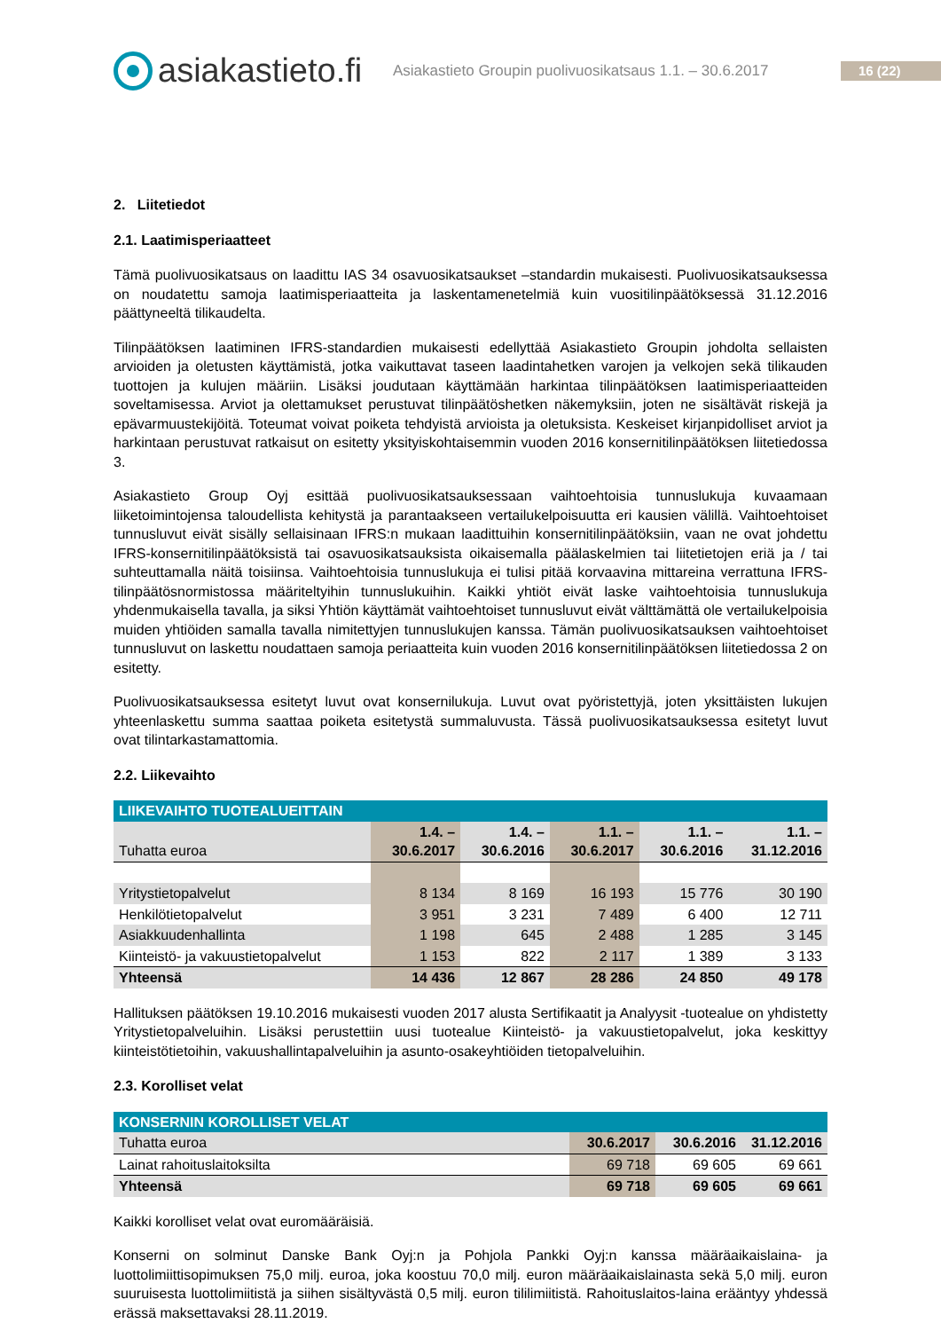asiakastieto.fi
Asiakastieto Groupin puolivuosikatsaus 1.1. – 30.6.2017
16 (22)
2. Liitetiedot
2.1. Laatimisperiaatteet
Tämä puolivuosikatsaus on laadittu IAS 34 osavuosikatsaukset –standardin mukaisesti. Puolivuosikatsauksessa on noudatettu samoja laatimisperiaatteita ja laskentamenetelmiä kuin vuositilinpäätöksessä 31.12.2016 päättyneeltä tilikaudelta.
Tilinpäätöksen laatiminen IFRS-standardien mukaisesti edellyttää Asiakastieto Groupin johdolta sellaisten arvioiden ja oletusten käyttämistä, jotka vaikuttavat taseen laadintahetken varojen ja velkojen sekä tilikauden tuottojen ja kulujen määriin. Lisäksi joudutaan käyttämään harkintaa tilinpäätöksen laatimisperiaatteiden soveltamisessa. Arviot ja olettamukset perustuvat tilinpäätöshetken näkemyksiin, joten ne sisältävät riskejä ja epävarmuustekijöitä. Toteumat voivat poiketa tehdyistä arvioista ja oletuksista. Keskeiset kirjanpidolliset arviot ja harkintaan perustuvat ratkaisut on esitetty yksityiskohtaisemmin vuoden 2016 konsernitilinpäätöksen liitetiedossa 3.
Asiakastieto Group Oyj esittää puolivuosikatsauksessaan vaihtoehtoisia tunnuslukuja kuvaamaan liiketoimintojensa taloudellista kehitystä ja parantaakseen vertailukelpoisuutta eri kausien välillä. Vaihtoehtoiset tunnusluvut eivät sisälly sellaisinaan IFRS:n mukaan laadittuihin konsernitilinpäätöksiin, vaan ne ovat johdettu IFRS-konsernitilinpäätöksistä tai osavuosikatsauksista oikaisemalla päälaskelmien tai liitetietojen eriä ja / tai suhteuttamalla näitä toisiinsa. Vaihtoehtoisia tunnuslukuja ei tulisi pitää korvaavina mittareina verrattuna IFRS-tilinpäätösnormistossa määriteltyihin tunnuslukuihin. Kaikki yhtiöt eivät laske vaihtoehtoisia tunnuslukuja yhdenmukaisella tavalla, ja siksi Yhtiön käyttämät vaihtoehtoiset tunnusluvut eivät välttämättä ole vertailukelpoisia muiden yhtiöiden samalla tavalla nimitettyjen tunnuslukujen kanssa. Tämän puolivuosikatsauksen vaihtoehtoiset tunnusluvut on laskettu noudattaen samoja periaatteita kuin vuoden 2016 konsernitilinpäätöksen liitetiedossa 2 on esitetty.
Puolivuosikatsauksessa esitetyt luvut ovat konsernilukuja. Luvut ovat pyöristettyjä, joten yksittäisten lukujen yhteenlaskettu summa saattaa poiketa esitetystä summaluvusta. Tässä puolivuosikatsauksessa esitetyt luvut ovat tilintarkastamattomia.
2.2. Liikevaihto
| LIIKEVAIHTO TUOTEALUEITTAIN | | | | | |
| --- | --- | --- | --- | --- | --- |
| Tuhatta euroa | 1.4. – 30.6.2017 | 1.4. – 30.6.2016 | 1.1. – 30.6.2017 | 1.1. – 30.6.2016 | 1.1. – 31.12.2016 |
| Yritystietopalvelut | 8 134 | 8 169 | 16 193 | 15 776 | 30 190 |
| Henkilötietopalvelut | 3 951 | 3 231 | 7 489 | 6 400 | 12 711 |
| Asiakkuudenhallinta | 1 198 | 645 | 2 488 | 1 285 | 3 145 |
| Kiinteistö- ja vakuustietopalvelut | 1 153 | 822 | 2 117 | 1 389 | 3 133 |
| Yhteensä | 14 436 | 12 867 | 28 286 | 24 850 | 49 178 |
Hallituksen päätöksen 19.10.2016 mukaisesti vuoden 2017 alusta Sertifikaatit ja Analyysit -tuotealue on yhdistetty Yritystietopalveluihin. Lisäksi perustettiin uusi tuotealue Kiinteistö- ja vakuustietopalvelut, joka keskittyy kiinteistötietoihin, vakuushallintapalveluihin ja asunto-osakeyhtiöiden tietopalveluihin.
2.3. Korolliset velat
| KONSERNIN KOROLLISET VELAT | | | |
| --- | --- | --- | --- |
| Tuhatta euroa | 30.6.2017 | 30.6.2016 | 31.12.2016 |
| Lainat rahoituslaitoksilta | 69 718 | 69 605 | 69 661 |
| Yhteensä | 69 718 | 69 605 | 69 661 |
Kaikki korolliset velat ovat euromääräisiä.
Konserni on solminut Danske Bank Oyj:n ja Pohjola Pankki Oyj:n kanssa määräaikaislaina- ja luottolimiittisopimuksen 75,0 milj. euroa, joka koostuu 70,0 milj. euron määräaikaislainasta sekä 5,0 milj. euron suuruisesta luottolimiitistä ja siihen sisältyvästä 0,5 milj. euron tililimiitistä. Rahoituslaitos-laina erääntyy yhdessä erässä maksettavaksi 28.11.2019.